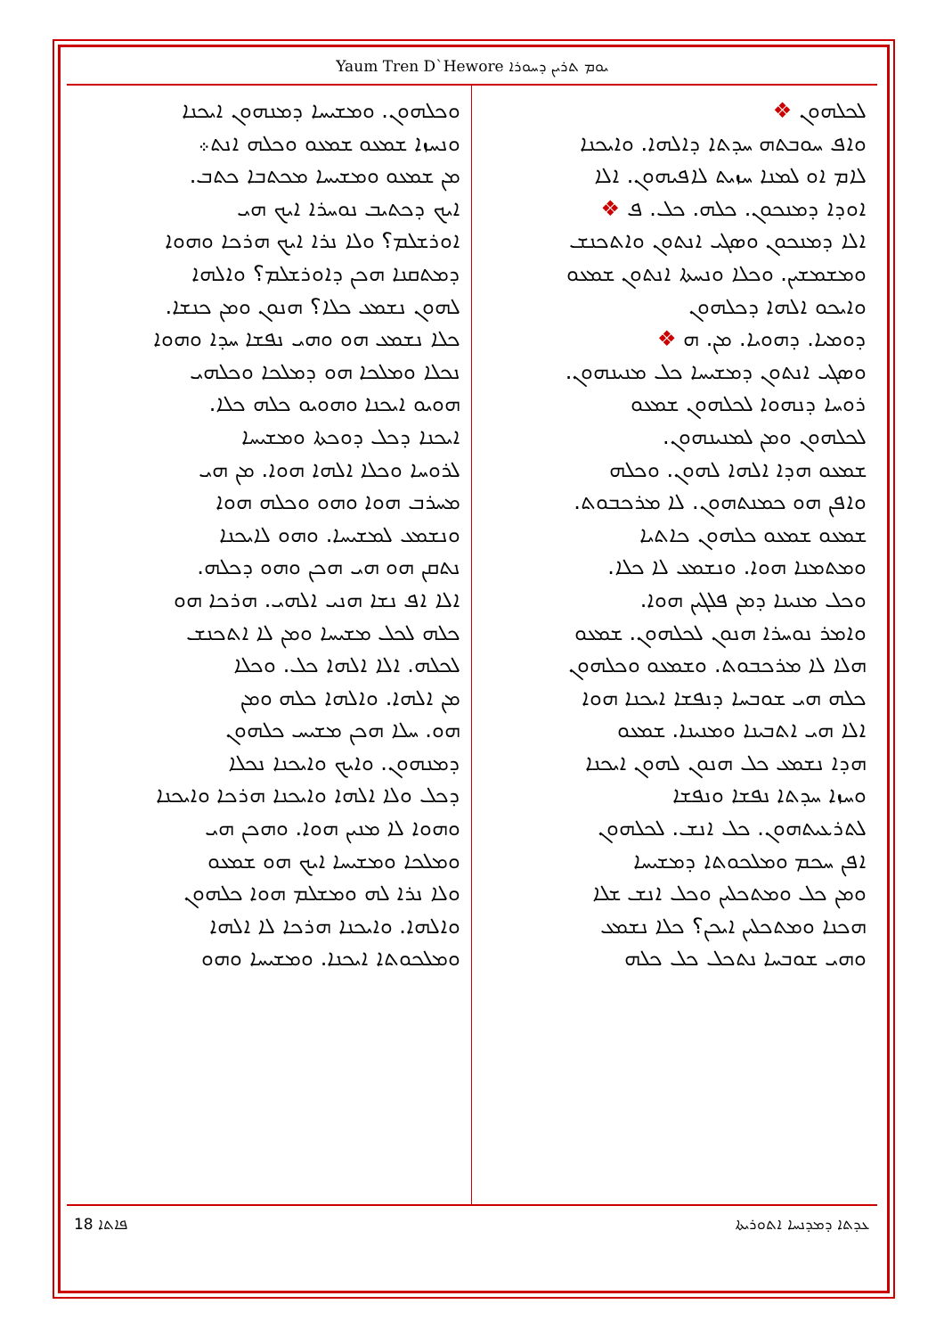Yaum Tren D`Hewore ܝܘܡ ܬܪܝܢ ܕܚܘܪܐ
ܠܟܠܗܘܢ ❖
ܘܐܦ ܚܘܒܬܗ ܚܕܬܐ ܕܐܠܗܐ. ܘܐܝܟܢܐ
ܠܐܡ ܐܘ ܠܡܢܐ ܚܙܝܬ ܠܐܦܝܗܘܢ. ܐܠܐ
ܐܘܕܐ ܕܡܢܟܘܢ. ܟܠܗ. ܟܠ. ܦ ❖
ܐܠܐ ܕܡܢܟܘܢ ܘܣܓܝ ܐܢܬܘܢ ܘܐܬܟܢܫ
ܘܡܫܡܫܝܢ. ܘܟܠܐ ܘܢܚܬܐ ܐܢܬܘܢ ܫܡܥܘ
ܘܐܝܟܘ ܐܠܗܐ ܕܟܠܗܘܢ
ܕܘܡܝܐ. ܕܗܘܝܐ. ܡܢ. ܗ ❖
ܘܣܓܝ ܐܢܬܘܢ ܕܡܫܝܚܐ ܟܠ ܡܢܝܢܗܘܢ.
ܪܘܚܐ ܕܢܗܘܐ ܠܟܠܗܘܢ ܫܡܥܘ
ܠܟܠܗܘܢ ܘܡܢ ܠܡܢܝܢܗܘܢ.
ܫܡܥܘ ܗܕܐ ܐܠܗܐ ܠܗܘܢ. ܘܟܠܗ
ܘܐܦܢ ܗܘ ܟܡܢܬܗܘܢ. ܠܐ ܡܪܟܒܘܬ.
ܫܡܥܘ ܫܡܥܘ ܟܠܗܘܢ ܟܐܬܝܐ
ܘܡܬܡܢܐ ܗܘܐ. ܘܢܫܡܥ ܠܐ ܟܠܐ.
ܘܟܠ ܡܢܝܢܐ ܕܡܢ ܦܠܓܝܢ ܗܘܐ.
ܘܐܡܪ ܢܘܚܪܐ ܗܢܘܢ ܠܟܠܗܘܢ. ܫܡܥܘ
ܗܠܐ ܠܐ ܡܪܟܒܘܬ. ܘܫܡܥܘ ܘܟܠܗܘܢ
ܟܠܗ ܗܝ ܫܘܒܚܐ ܕܢܦܫܐ ܐܝܟܢܐ ܗܘܐ
ܐܠܐ ܗܝ ܐܬܒܝܢܐ ܘܡܢܝܢܐ. ܫܡܥܘ
ܗܕܐ ܢܫܡܥ ܟܠ ܗܢܘܢ ܠܗܘܢ ܐܝܟܢܐ
ܘܚܙܐ ܚܕܬܐ ܢܦܫܐ ܘܢܦܫܐ
ܠܬܪܥܝܬܗܘܢ. ܟܠ ܐܢܫ. ܠܟܠܗܘܢ
ܐܦܢ ܚܟܡ ܘܡܠܟܘܬܐ ܕܡܫܝܚܐ
ܘܡܢ ܟܠ ܘܡܬܟܠܝܢ ܘܟܠ ܐܢܫ ܫܠܐ
ܗܟܢܐ ܘܡܬܟܠܝܢ ܐܝܟܢ؟ ܟܠܐ ܢܫܡܥ
ܘܗܝ ܫܘܒܚܐ ܢܬܟܠ ܟܠ ܟܠܗ
ܘܟܠܗܘܢ. ܘܡܫܝܚܐ ܕܡܢܗܘܢ ܐܝܟܢܐ
ܘܢܚܙܐ ܫܡܥܘ ܫܡܥܘ ܘܟܠܗ ܐܢܬ܀
ܡܢ ܫܡܥܘ ܘܡܫܝܚܐ ܡܟܬܒܐ ܟܬܒ.
ܐܝܟ ܕܟܬܝܒ ܢܘܚܪܐ ܐܝܟ ܗܝ
ܐܘܪܫܠܡ؟ ܘܠܐ ܢܪܐ ܐܝܟ ܗܪܟܐ ܘܗܘܐ
ܕܡܬܩܢܐ ܗܟܢ ܕܐܘܪܫܠܡ؟ ܘܐܠܗܐ
ܠܗܘܢ ܢܫܡܥ ܟܠܐ؟ ܗܢܘܢ ܘܡܢ ܟܢܫܐ.
ܟܠܐ ܢܫܡܥ ܗܘ ܘܗܝ ܢܦܫܐ ܚܕܐ ܘܗܘܐ
ܢܟܠܐ ܘܡܠܟܐ ܗܘ ܕܡܠܟܐ ܘܟܠܗܝ
ܗܘܝܘ ܐܝܟܢܐ ܘܗܘܝܘ ܟܠܗ ܟܠܐ.
ܐܝܟܢܐ ܕܟܠ ܕܘܟܬܐ ܘܡܫܝܚܐ
ܠܪܘܚܐ ܘܟܠܐ ܐܠܗܐ ܗܘܐ. ܡܢ ܗܝ
ܡܚܪܒ ܗܘܐ ܘܗܘ ܘܟܠܗ ܗܘܐ
ܘܢܫܡܥ ܠܡܫܝܚܐ. ܘܗܘ ܠܐܝܟܢܐ
ܢܬܩܢ ܗܘ ܗܝ ܗܟܢ ܘܗܘ ܕܟܠܗ.
ܐܠܐ ܐܦ ܢܫܐ ܗܢܝ ܐܠܗܝ. ܗܪܟܐ ܗܘ
ܟܠܗ ܠܟܠ ܡܫܝܚܐ ܘܡܢ ܠܐ ܐܬܟܢܫ
ܠܟܠܗ. ܐܠܐ ܐܠܗܐ ܟܠ. ܘܟܠܐ
ܡܢ ܐܠܗܐ. ܘܐܠܗܐ ܟܠܗ ܘܡܢ
ܗܘ. ܚܠܐ ܗܟܢ ܡܫܝܚ ܟܠܗܘܢ
ܕܡܢܗܘܢ. ܘܐܝܟ ܘܐܝܟܢܐ ܢܟܠܐ
ܕܟܠ ܘܠܐ ܐܠܗܐ ܘܐܝܟܢܐ ܗܪܟܐ ܘܐܝܟܢܐ
ܘܗܘܐ ܠܐ ܡܢܝܢ ܗܘܐ. ܘܗܟܢ ܗܝ
ܘܡܠܟܐ ܘܡܫܝܚܐ ܐܝܟ ܗܘ ܫܡܥܘ
ܘܠܐ ܢܪܐ ܠܗ ܘܡܫܠܡ ܗܘܐ ܟܠܗܘܢ
ܘܐܠܗܐ. ܘܐܝܟܢܐ ܗܪܟܐ ܠܐ ܐܠܗܐ
ܘܡܠܟܘܬܐ ܐܝܟܢܐ. ܘܡܫܝܚܐ ܘܗܘ
18 ܦܐܬܐ ܥܕܬܐ ܕܡܕܢܚܐ ܐܬܘܪܝܬܐ